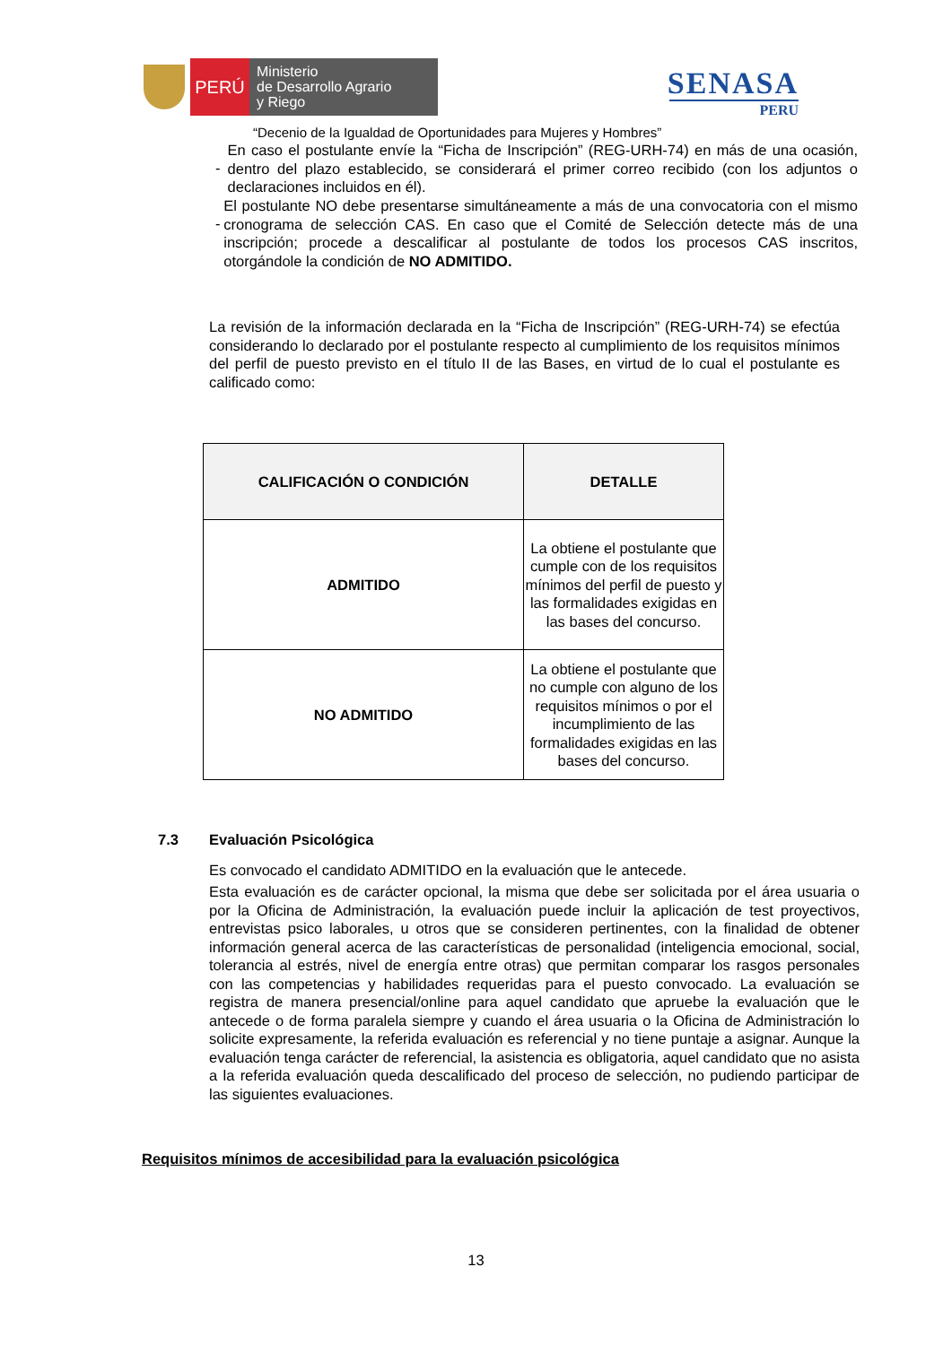PERÚ
Ministerio
de Desarrollo Agrario
y Riego
SENASA
PERU
“Decenio de la Igualdad de Oportunidades para Mujeres y Hombres”
-
En caso el postulante envíe la “Ficha de Inscripción” (REG-URH-74) en más de una ocasión, dentro del plazo establecido, se considerará el primer correo recibido (con los adjuntos o declaraciones incluidos en él).
-
El postulante NO debe presentarse simultáneamente a más de una convocatoria con el mismo cronograma de selección CAS. En caso que el Comité de Selección detecte más de una inscripción; procede a descalificar al postulante de todos los procesos CAS inscritos, otorgándole la condición de NO ADMITIDO.
La revisión de la información declarada en la “Ficha de Inscripción” (REG-URH-74) se efectúa considerando lo declarado por el postulante respecto al cumplimiento de los requisitos mínimos del perfil de puesto previsto en el título II de las Bases, en virtud de lo cual el postulante es calificado como:
| CALIFICACIÓN O CONDICIÓN | DETALLE |
| --- | --- |
| ADMITIDO | La obtiene el postulante que cumple con de los requisitos mínimos del perfil de puesto y las formalidades exigidas en las bases del concurso. |
| NO ADMITIDO | La obtiene el postulante que no cumple con alguno de los requisitos mínimos o por el incumplimiento de las formalidades exigidas en las bases del concurso. |
7.3 Evaluación Psicológica
Es convocado el candidato ADMITIDO en la evaluación que le antecede.
Esta evaluación es de carácter opcional, la misma que debe ser solicitada por el área usuaria o por la Oficina de Administración, la evaluación puede incluir la aplicación de test proyectivos, entrevistas psico laborales, u otros que se consideren pertinentes, con la finalidad de obtener información general acerca de las características de personalidad (inteligencia emocional, social, tolerancia al estrés, nivel de energía entre otras) que permitan comparar los rasgos personales con las competencias y habilidades requeridas para el puesto convocado. La evaluación se registra de manera presencial/online para aquel candidato que apruebe la evaluación que le antecede o de forma paralela siempre y cuando el área usuaria o la Oficina de Administración lo solicite expresamente, la referida evaluación es referencial y no tiene puntaje a asignar. Aunque la evaluación tenga carácter de referencial, la asistencia es obligatoria, aquel candidato que no asista a la referida evaluación queda descalificado del proceso de selección, no pudiendo participar de las siguientes evaluaciones.
Requisitos mínimos de accesibilidad para la evaluación psicológica
13